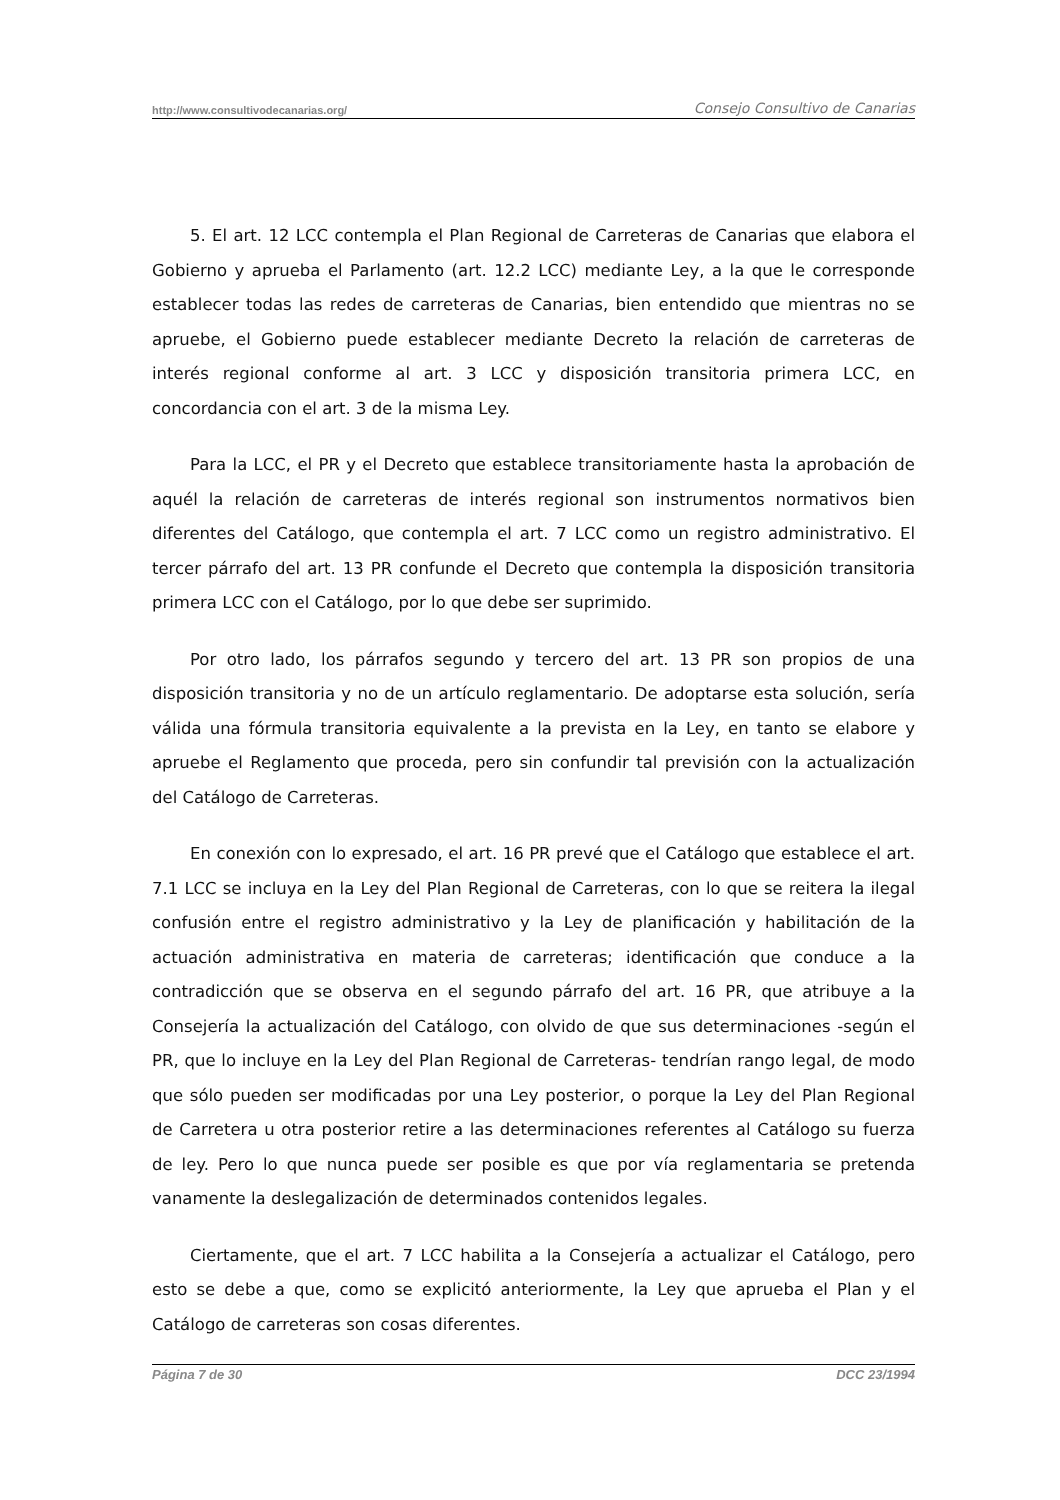http://www.consultivodecanarias.org/ Consejo Consultivo de Canarias
5. El art. 12 LCC contempla el Plan Regional de Carreteras de Canarias que elabora el Gobierno y aprueba el Parlamento (art. 12.2 LCC) mediante Ley, a la que le corresponde establecer todas las redes de carreteras de Canarias, bien entendido que mientras no se apruebe, el Gobierno puede establecer mediante Decreto la relación de carreteras de interés regional conforme al art. 3 LCC y disposición transitoria primera LCC, en concordancia con el art. 3 de la misma Ley.
Para la LCC, el PR y el Decreto que establece transitoriamente hasta la aprobación de aquél la relación de carreteras de interés regional son instrumentos normativos bien diferentes del Catálogo, que contempla el art. 7 LCC como un registro administrativo. El tercer párrafo del art. 13 PR confunde el Decreto que contempla la disposición transitoria primera LCC con el Catálogo, por lo que debe ser suprimido.
Por otro lado, los párrafos segundo y tercero del art. 13 PR son propios de una disposición transitoria y no de un artículo reglamentario. De adoptarse esta solución, sería válida una fórmula transitoria equivalente a la prevista en la Ley, en tanto se elabore y apruebe el Reglamento que proceda, pero sin confundir tal previsión con la actualización del Catálogo de Carreteras.
En conexión con lo expresado, el art. 16 PR prevé que el Catálogo que establece el art. 7.1 LCC se incluya en la Ley del Plan Regional de Carreteras, con lo que se reitera la ilegal confusión entre el registro administrativo y la Ley de planificación y habilitación de la actuación administrativa en materia de carreteras; identificación que conduce a la contradicción que se observa en el segundo párrafo del art. 16 PR, que atribuye a la Consejería la actualización del Catálogo, con olvido de que sus determinaciones -según el PR, que lo incluye en la Ley del Plan Regional de Carreteras- tendrían rango legal, de modo que sólo pueden ser modificadas por una Ley posterior, o porque la Ley del Plan Regional de Carretera u otra posterior retire a las determinaciones referentes al Catálogo su fuerza de ley. Pero lo que nunca puede ser posible es que por vía reglamentaria se pretenda vanamente la deslegalización de determinados contenidos legales.
Ciertamente, que el art. 7 LCC habilita a la Consejería a actualizar el Catálogo, pero esto se debe a que, como se explicitó anteriormente, la Ley que aprueba el Plan y el Catálogo de carreteras son cosas diferentes.
Página 7 de 30 DCC 23/1994